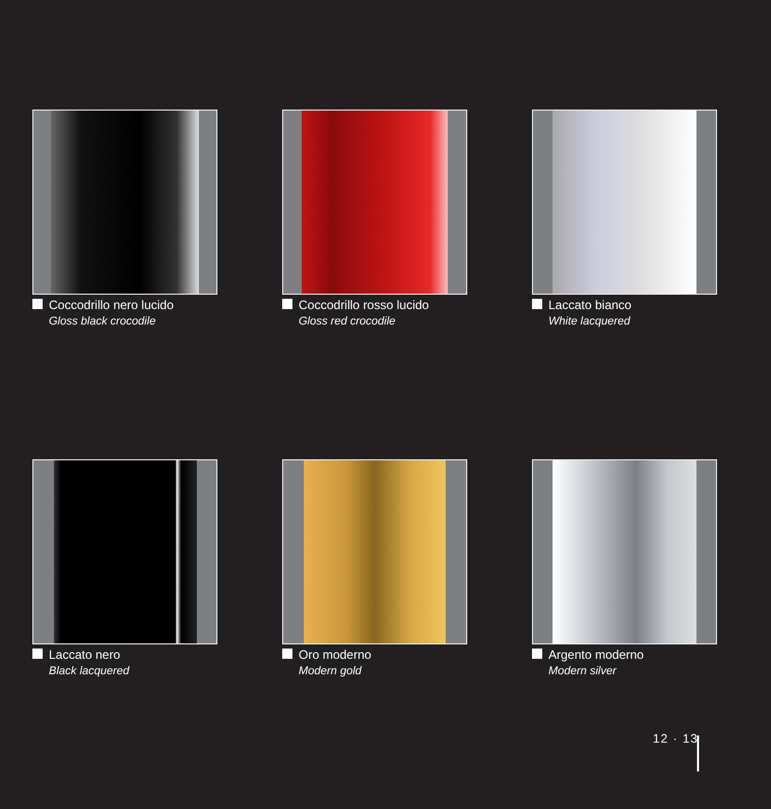Coccodrillo nero lucido
Gloss black crocodile
Coccodrillo rosso lucido
Gloss red crocodile
Laccato bianco
White lacquered
Laccato nero
Black lacquered
Oro moderno
Modern gold
Argento moderno
Modern silver
12 · 13